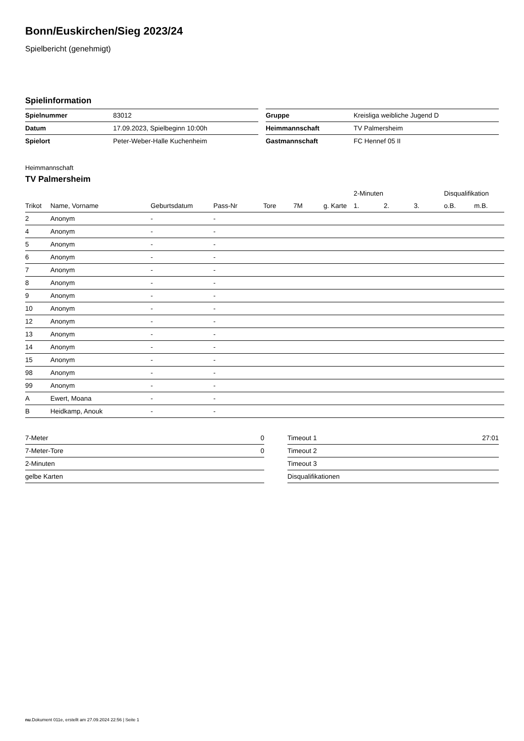Bonn/Euskirchen/Sieg 2023/24
Spielbericht (genehmigt)
Spielinformation
| Spielnummer | 83012 |
| Datum | 17.09.2023, Spielbeginn 10:00h |
| Spielort | Peter-Weber-Halle Kuchenheim |
| Gruppe | Kreisliga weibliche Jugend D |
| Heimmannschaft | TV Palmersheim |
| Gastmannschaft | FC Hennef 05 II |
Heimmannschaft
TV Palmersheim
| | | | | | | | 2-Minuten | | | Disqualifikation | |
| --- | --- | --- | --- | --- | --- | --- | --- | --- | --- | --- | --- |
| Trikot | Name, Vorname | Geburtsdatum | Pass-Nr | Tore | 7M | g. Karte | 1. | 2. | 3. | o.B. | m.B. |
| 2 | Anonym | - | - | | | | | | | | |
| 4 | Anonym | - | - | | | | | | | | |
| 5 | Anonym | - | - | | | | | | | | |
| 6 | Anonym | - | - | | | | | | | | |
| 7 | Anonym | - | - | | | | | | | | |
| 8 | Anonym | - | - | | | | | | | | |
| 9 | Anonym | - | - | | | | | | | | |
| 10 | Anonym | - | - | | | | | | | | |
| 12 | Anonym | - | - | | | | | | | | |
| 13 | Anonym | - | - | | | | | | | | |
| 14 | Anonym | - | - | | | | | | | | |
| 15 | Anonym | - | - | | | | | | | | |
| 98 | Anonym | - | - | | | | | | | | |
| 99 | Anonym | - | - | | | | | | | | |
| A | Ewert, Moana | - | - | | | | | | | | |
| B | Heidkamp, Anouk | - | - | | | | | | | | |
| 7-Meter | 0 |
| 7-Meter-Tore | 0 |
| 2-Minuten | |
| gelbe Karten | |
| Timeout 1 | 27:01 |
| Timeout 2 | |
| Timeout 3 | |
| Disqualifikationen | |
nu.Dokument 011e, erstellt am 27.09.2024 22:56 | Seite 1